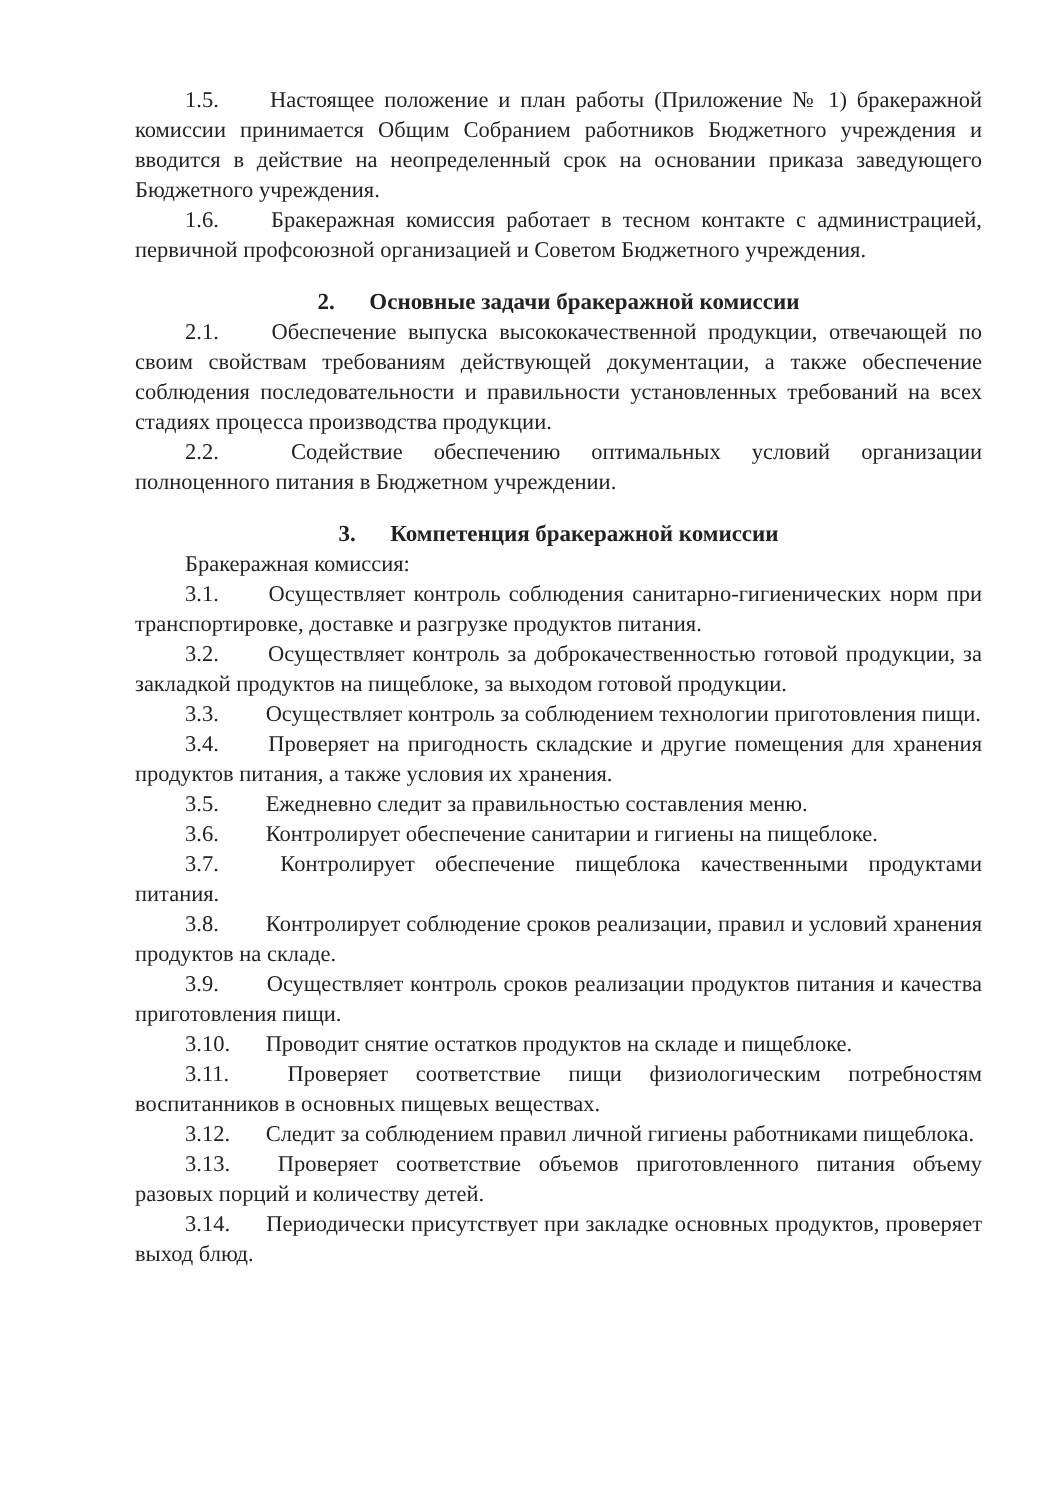1.5. Настоящее положение и план работы (Приложение № 1) бракеражной комиссии принимается Общим Собранием работников Бюджетного учреждения и вводится в действие на неопределенный срок на основании приказа заведующего Бюджетного учреждения.
1.6. Бракеражная комиссия работает в тесном контакте с администрацией, первичной профсоюзной организацией и Советом Бюджетного учреждения.
2. Основные задачи бракеражной комиссии
2.1. Обеспечение выпуска высококачественной продукции, отвечающей по своим свойствам требованиям действующей документации, а также обеспечение соблюдения последовательности и правильности установленных требований на всех стадиях процесса производства продукции.
2.2. Содействие обеспечению оптимальных условий организации полноценного питания в Бюджетном учреждении.
3. Компетенция бракеражной комиссии
Бракеражная комиссия:
3.1. Осуществляет контроль соблюдения санитарно-гигиенических норм при транспортировке, доставке и разгрузке продуктов питания.
3.2. Осуществляет контроль за доброкачественностью готовой продукции, за закладкой продуктов на пищеблоке, за выходом готовой продукции.
3.3. Осуществляет контроль за соблюдением технологии приготовления пищи.
3.4. Проверяет на пригодность складские и другие помещения для хранения продуктов питания, а также условия их хранения.
3.5. Ежедневно следит за правильностью составления меню.
3.6. Контролирует обеспечение санитарии и гигиены на пищеблоке.
3.7. Контролирует обеспечение пищеблока качественными продуктами питания.
3.8. Контролирует соблюдение сроков реализации, правил и условий хранения продуктов на складе.
3.9. Осуществляет контроль сроков реализации продуктов питания и качества приготовления пищи.
3.10. Проводит снятие остатков продуктов на складе и пищеблоке.
3.11. Проверяет соответствие пищи физиологическим потребностям воспитанников в основных пищевых веществах.
3.12. Следит за соблюдением правил личной гигиены работниками пищеблока.
3.13. Проверяет соответствие объемов приготовленного питания объему разовых порций и количеству детей.
3.14. Периодически присутствует при закладке основных продуктов, проверяет выход блюд.